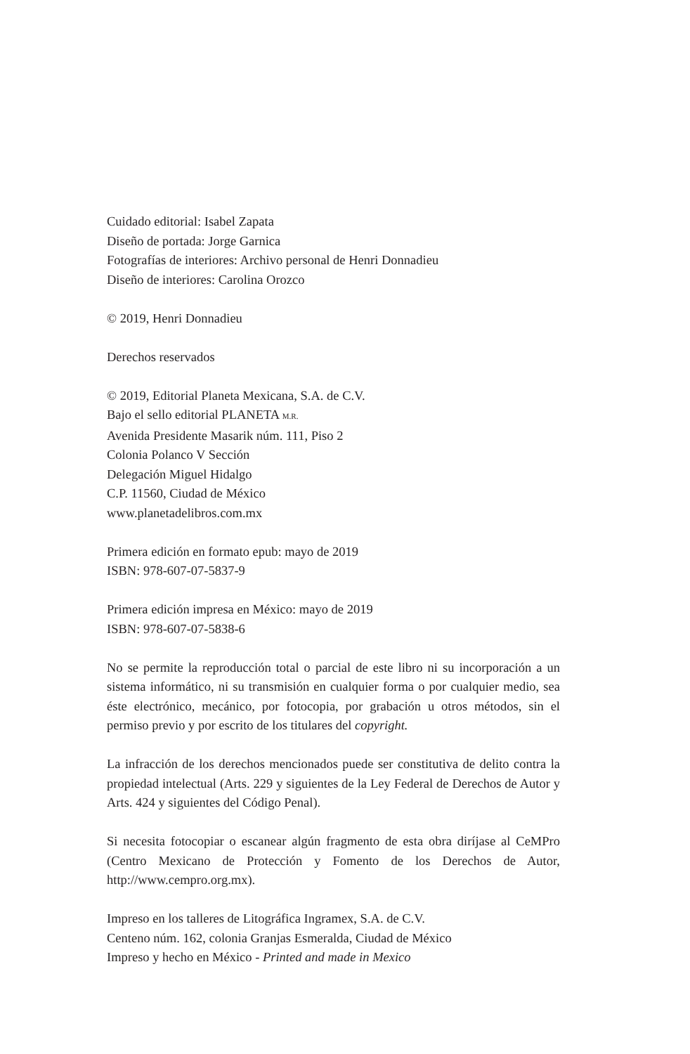Cuidado editorial: Isabel Zapata
Diseño de portada: Jorge Garnica
Fotografías de interiores: Archivo personal de Henri Donnadieu
Diseño de interiores: Carolina Orozco
© 2019, Henri Donnadieu
Derechos reservados
© 2019, Editorial Planeta Mexicana, S.A. de C.V.
Bajo el sello editorial PLANETA M.R.
Avenida Presidente Masarik núm. 111, Piso 2
Colonia Polanco V Sección
Delegación Miguel Hidalgo
C.P. 11560, Ciudad de México
www.planetadelibros.com.mx
Primera edición en formato epub: mayo de 2019
ISBN: 978-607-07-5837-9
Primera edición impresa en México: mayo de 2019
ISBN: 978-607-07-5838-6
No se permite la reproducción total o parcial de este libro ni su incorporación a un sistema informático, ni su transmisión en cualquier forma o por cualquier medio, sea éste electrónico, mecánico, por fotocopia, por grabación u otros métodos, sin el permiso previo y por escrito de los titulares del copyright.
La infracción de los derechos mencionados puede ser constitutiva de delito contra la propiedad intelectual (Arts. 229 y siguientes de la Ley Federal de Derechos de Autor y Arts. 424 y siguientes del Código Penal).
Si necesita fotocopiar o escanear algún fragmento de esta obra diríjase al CeMPro (Centro Mexicano de Protección y Fomento de los Derechos de Autor, http://www.cempro.org.mx).
Impreso en los talleres de Litográfica Ingramex, S.A. de C.V.
Centeno núm. 162, colonia Granjas Esmeralda, Ciudad de México
Impreso y hecho en México - Printed and made in Mexico